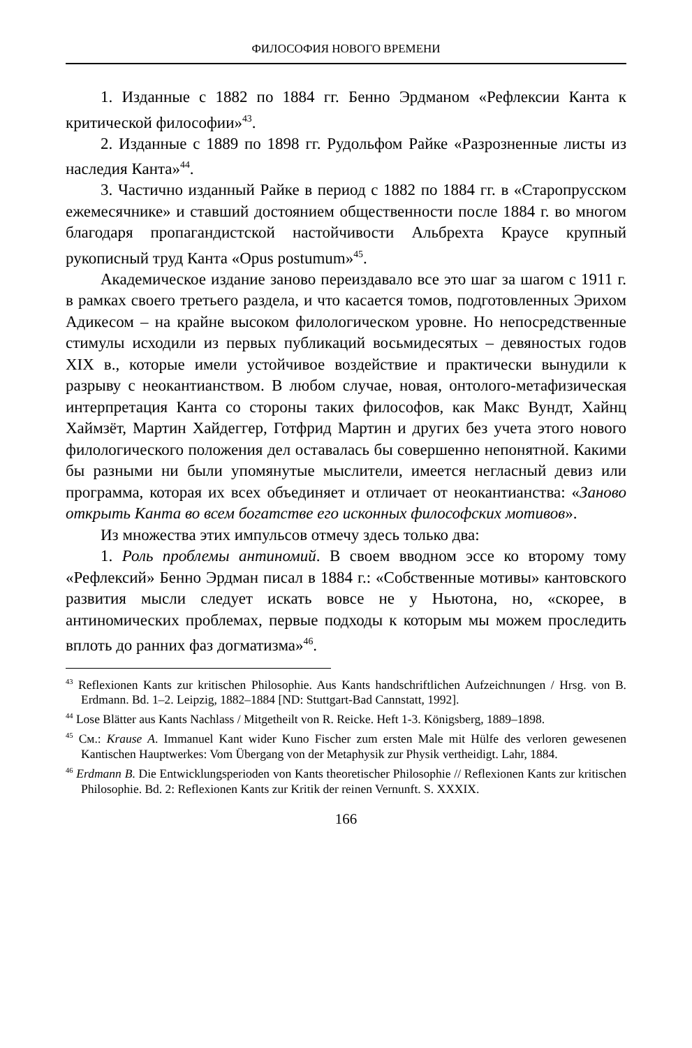ФИЛОСОФИЯ НОВОГО ВРЕМЕНИ
1. Изданные с 1882 по 1884 гг. Бенно Эрдманом «Рефлексии Канта к критической философии»<sup>43</sup>.
2. Изданные с 1889 по 1898 гг. Рудольфом Райке «Разрозненные листы из наследия Канта»<sup>44</sup>.
3. Частично изданный Райке в период с 1882 по 1884 гг. в «Старопрусском ежемесячнике» и ставший достоянием общественности после 1884 г. во многом благодаря пропагандистской настойчивости Альбрехта Краусе крупный рукописный труд Канта «Opus postumum»<sup>45</sup>.
Академическое издание заново переиздавало все это шаг за шагом с 1911 г. в рамках своего третьего раздела, и что касается томов, подготовленных Эрихом Адикесом – на крайне высоком филологическом уровне. Но непосредственные стимулы исходили из первых публикаций восьмидесятых – девяностых годов XIX в., которые имели устойчивое воздействие и практически вынудили к разрыву с неокантианством. В любом случае, новая, онтолого-метафизическая интерпретация Канта со стороны таких философов, как Макс Вундт, Хайнц Хаймзёт, Мартин Хайдеггер, Готфрид Мартин и других без учета этого нового филологического положения дел оставалась бы совершенно непонятной. Какими бы разными ни были упомянутые мыслители, имеется негласный девиз или программа, которая их всех объединяет и отличает от неокантианства: «Заново открыть Канта во всем богатстве его исконных философских мотивов».
Из множества этих импульсов отмечу здесь только два:
1. Роль проблемы антиномий. В своем вводном эссе ко второму тому «Рефлексий» Бенно Эрдман писал в 1884 г.: «Собственные мотивы» кантовского развития мысли следует искать вовсе не у Ньютона, но, «скорее, в антиномических проблемах, первые подходы к которым мы можем проследить вплоть до ранних фаз догматизма»<sup>46</sup>.
<sup>43</sup> Reflexionen Kants zur kritischen Philosophie. Aus Kants handschriftlichen Aufzeichnungen / Hrsg. von B. Erdmann. Bd. 1–2. Leipzig, 1882–1884 [ND: Stuttgart-Bad Cannstatt, 1992].
<sup>44</sup> Lose Blätter aus Kants Nachlass / Mitgetheilt von R. Reicke. Heft 1-3. Königsberg, 1889–1898.
<sup>45</sup> См.: Krause A. Immanuel Kant wider Kuno Fischer zum ersten Male mit Hülfe des verloren gewesenen Kantischen Hauptwerkes: Vom Übergang von der Metaphysik zur Physik vertheidigt. Lahr, 1884.
<sup>46</sup> Erdmann B. Die Entwicklungsperioden von Kants theoretischer Philosophie // Reflexionen Kants zur kritischen Philosophie. Bd. 2: Reflexionen Kants zur Kritik der reinen Vernunft. S. XXXIX.
166